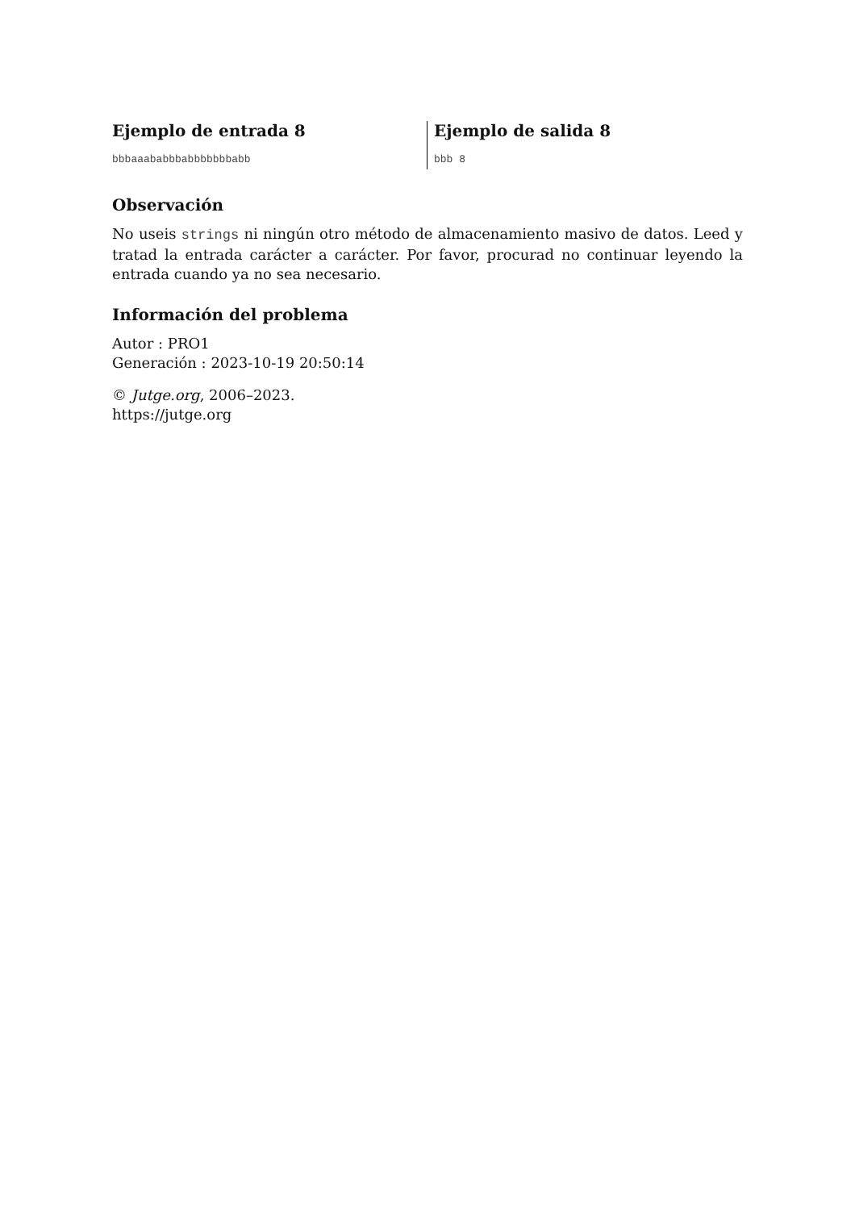Ejemplo de entrada 8
bbbaaababbbabbbbbbbabb
Ejemplo de salida 8
bbb 8
Observación
No useis strings ni ningún otro método de almacenamiento masivo de datos. Leed y tratad la entrada carácter a carácter. Por favor, procurad no continuar leyendo la entrada cuando ya no sea necesario.
Información del problema
Autor : PRO1
Generación : 2023-10-19 20:50:14
© Jutge.org, 2006–2023.
https://jutge.org